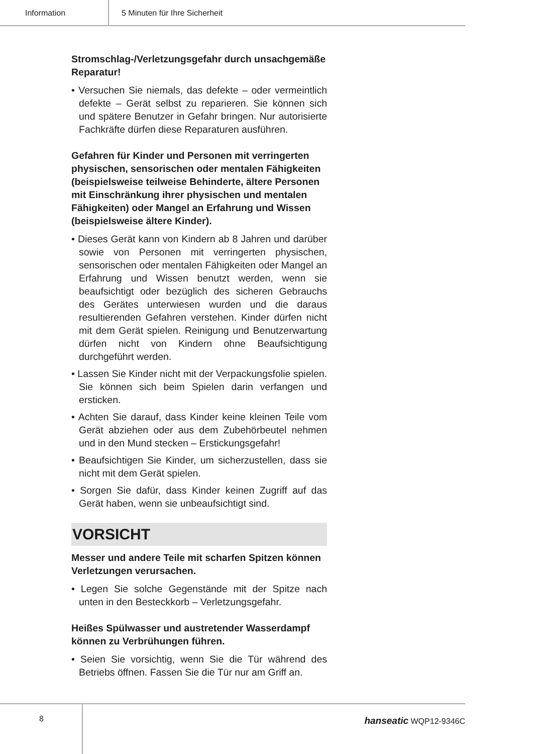Information 5 Minuten für Ihre Sicherheit
Stromschlag-/Verletzungsgefahr durch unsachge­mäße Reparatur!
• Versuchen Sie niemals, das defekte – oder vermeintlich defekte – Gerät selbst zu reparieren. Sie können sich und spätere Benutzer in Gefahr bringen. Nur autorisierte Fachkräfte dürfen diese Reparaturen ausführen.
Gefahren für Kinder und Personen mit verringerten physischen, sensorischen oder mentalen Fähigkeiten (beispielsweise teilweise Behinderte, ältere Personen mit Einschränkung ihrer physischen und mentalen Fähigkeiten) oder Mangel an Erfahrung und Wissen (beispielsweise ältere Kinder).
• Dieses Gerät kann von Kindern ab 8 Jahren und darüber sowie von Personen mit verringerten physischen, sensorischen oder mentalen Fähigkeiten oder Mangel an Erfahrung und Wissen benutzt werden, wenn sie beaufsichtigt oder bezüglich des sicheren Gebrauchs des Gerätes unterwiesen wurden und die daraus resultierenden Gefahren verstehen. Kinder dürfen nicht mit dem Gerät spielen. Reinigung und Benutzerwartung dürfen nicht von Kindern ohne Beaufsichtigung durchgeführt werden.
• Lassen Sie Kinder nicht mit der Verpackungsfolie spielen. Sie können sich beim Spielen darin verfangen und ersticken.
• Achten Sie darauf, dass Kinder keine kleinen Teile vom Gerät abziehen oder aus dem Zubehörbeutel nehmen und in den Mund stecken – Erstickungsgefahr!
• Beaufsichtigen Sie Kinder, um sicherzustellen, dass sie nicht mit dem Gerät spielen.
• Sorgen Sie dafür, dass Kinder keinen Zugriff auf das Gerät haben, wenn sie unbeaufsichtigt sind.
VORSICHT
Messer und andere Teile mit scharfen Spitzen können Verletzungen verursachen.
• Legen Sie solche Gegenstände mit der Spitze nach unten in den Besteckkorb – Verletzungsgefahr.
Heißes Spülwasser und austretender Wasserdampf können zu Verbrühungen führen.
• Seien Sie vorsichtig, wenn Sie die Tür während des Betriebs öffnen. Fassen Sie die Tür nur am Griff an.
8
hanseatic WQP12-9346C